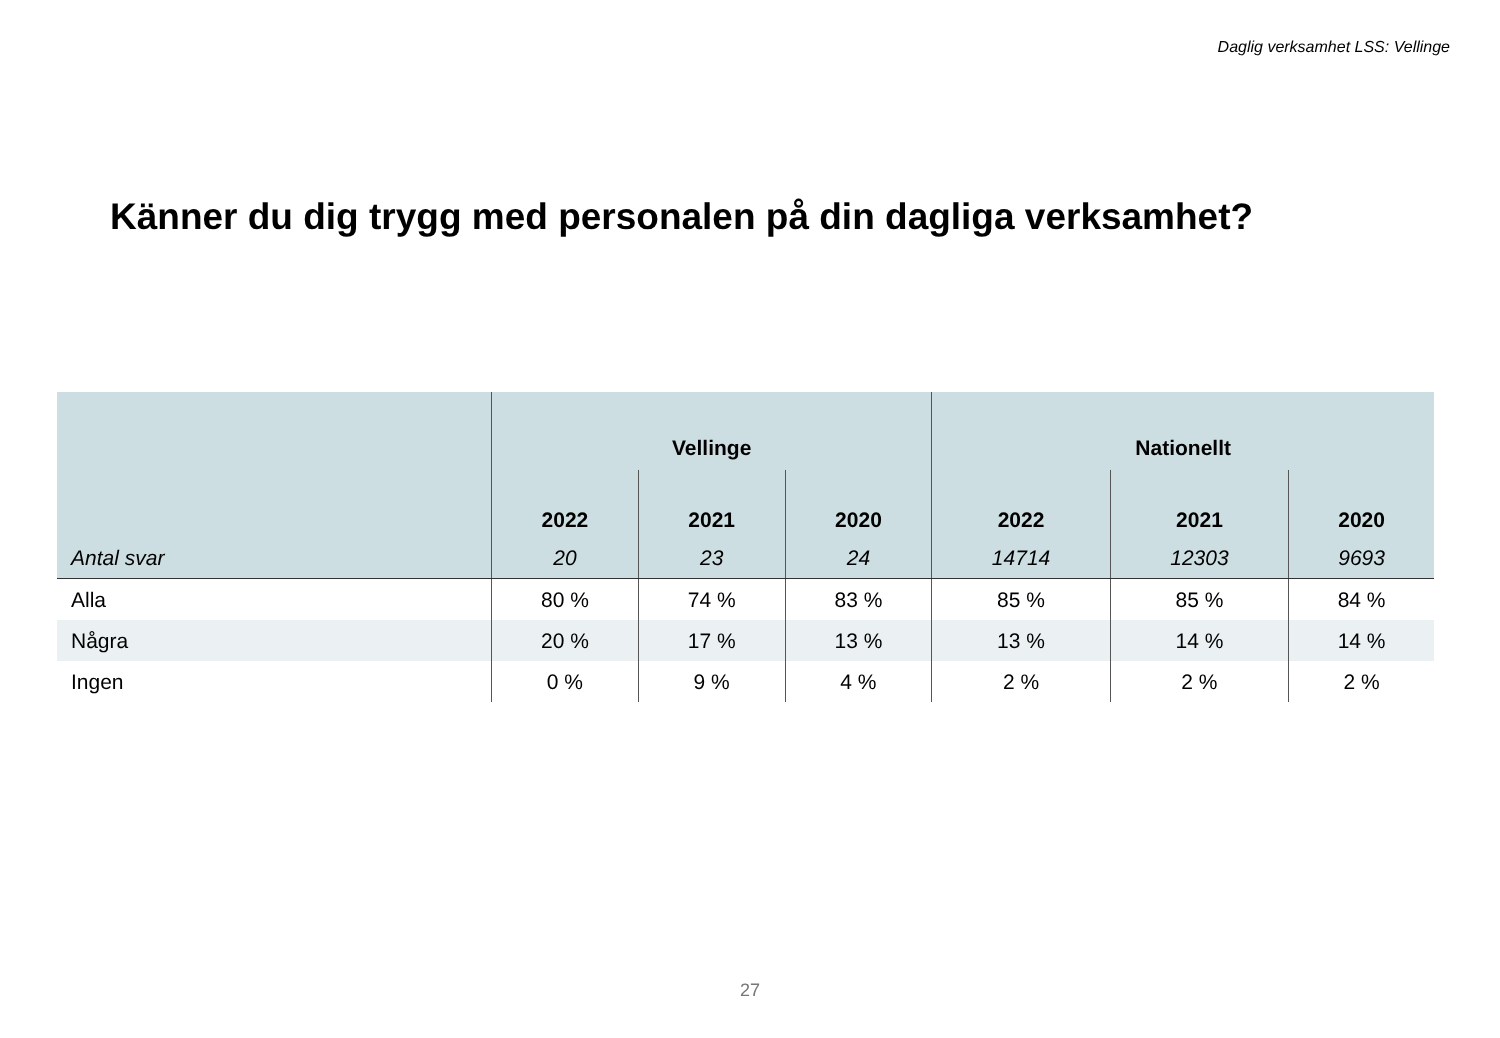Daglig verksamhet LSS: Vellinge
Känner du dig trygg med personalen på din dagliga verksamhet?
| | Vellinge | | | Nationellt | | |
| --- | --- | --- | --- | --- | --- | --- |
| | 2022 | 2021 | 2020 | 2022 | 2021 | 2020 |
| Antal svar | 20 | 23 | 24 | 14714 | 12303 | 9693 |
| Alla | 80 % | 74 % | 83 % | 85 % | 85 % | 84 % |
| Några | 20 % | 17 % | 13 % | 13 % | 14 % | 14 % |
| Ingen | 0 % | 9 % | 4 % | 2 % | 2 % | 2 % |
27